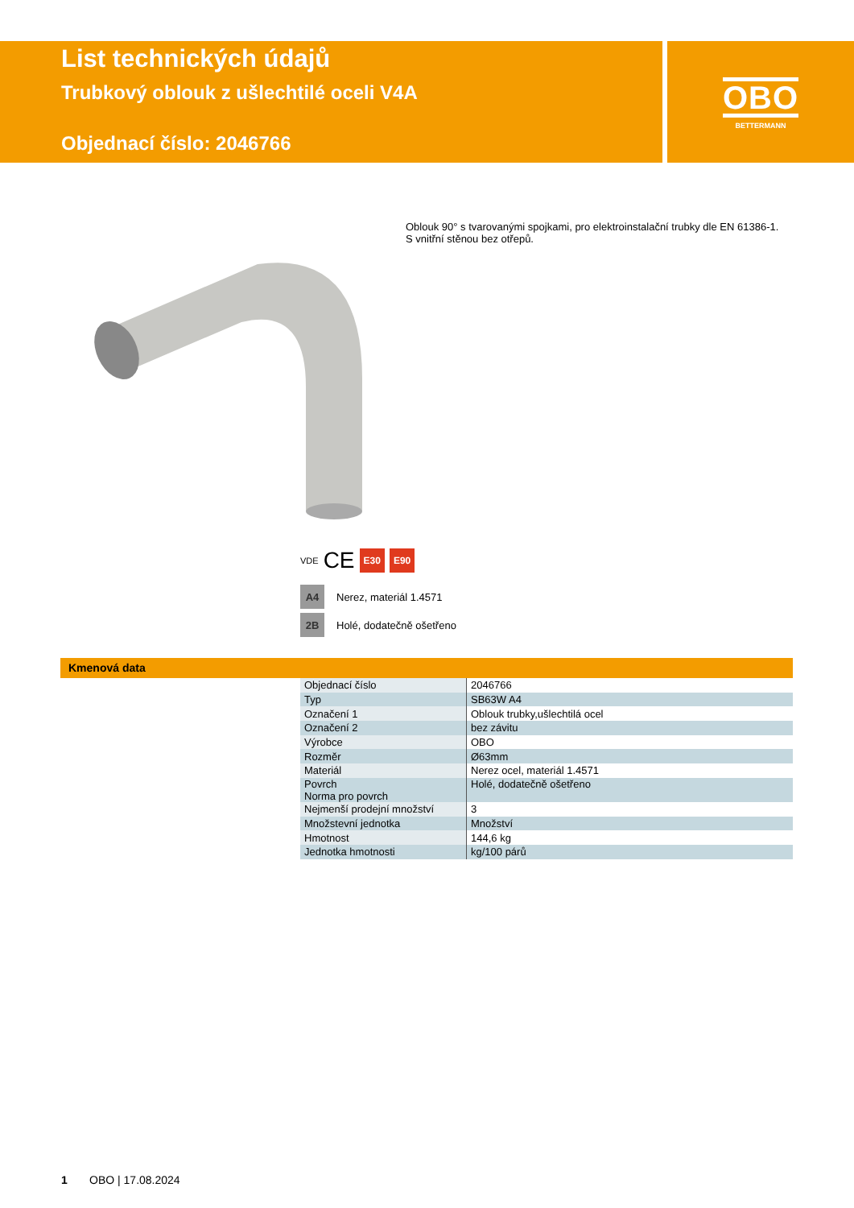List technických údajů
Trubkový oblouk z ušlechtilé oceli V4A
Objednací číslo: 2046766
OBO
BETTERMANN
Oblouk 90° s tvarovanými spojkami, pro elektroinstalační trubky dle EN 61386-1.
S vnitřní stěnou bez otřepů.
VDE CE E30 E90
A4 Nerez, materiál 1.4571
2B Holé, dodatečně ošetřeno
Kmenová data
| Objednací číslo | 2046766 |
| Typ | SB63W A4 |
| Označení 1 | Oblouk trubky,ušlechtilá ocel |
| Označení 2 | bez závitu |
| Výrobce | OBO |
| Rozměr | Ø63mm |
| Materiál | Nerez ocel, materiál 1.4571 |
| Povrch Norma pro povrch | Holé, dodatečně ošetřeno |
| Nejmenší prodejní množství | 3 |
| Množstevní jednotka | Množství |
| Hmotnost | 144,6 kg |
| Jednotka hmotnosti | kg/100 párů |
1 OBO | 17.08.2024